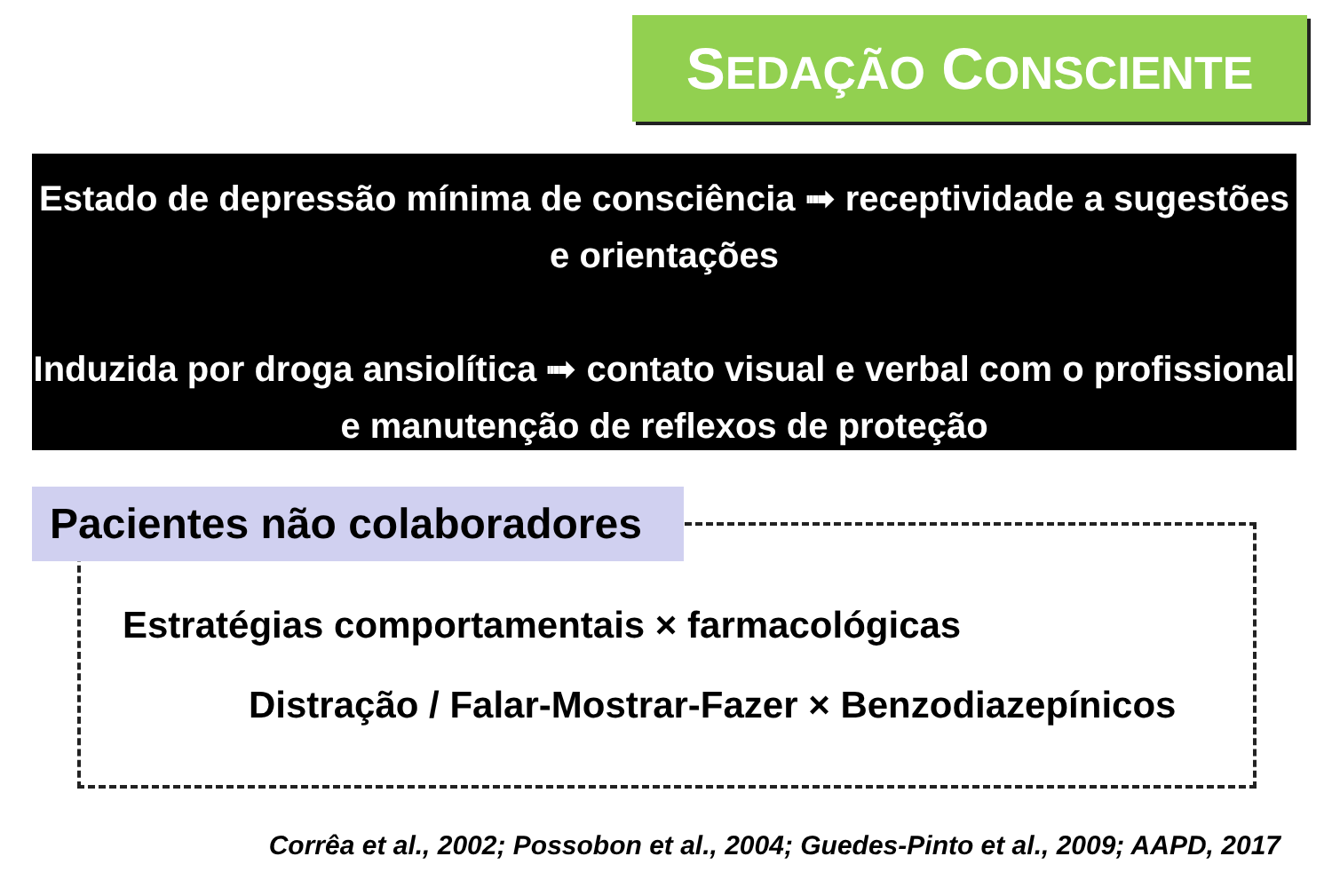SEDAÇÃO CONSCIENTE
Estado de depressão mínima de consciência ➟ receptividade a sugestões e orientações
Induzida por droga ansiolítica ➟ contato visual e verbal com o profissional e manutenção de reflexos de proteção
Pacientes não colaboradores
Estratégias comportamentais × farmacológicas
Distração / Falar-Mostrar-Fazer × Benzodiazepínicos
Corrêa et al., 2002; Possobon et al., 2004; Guedes-Pinto et al., 2009; AAPD, 2017